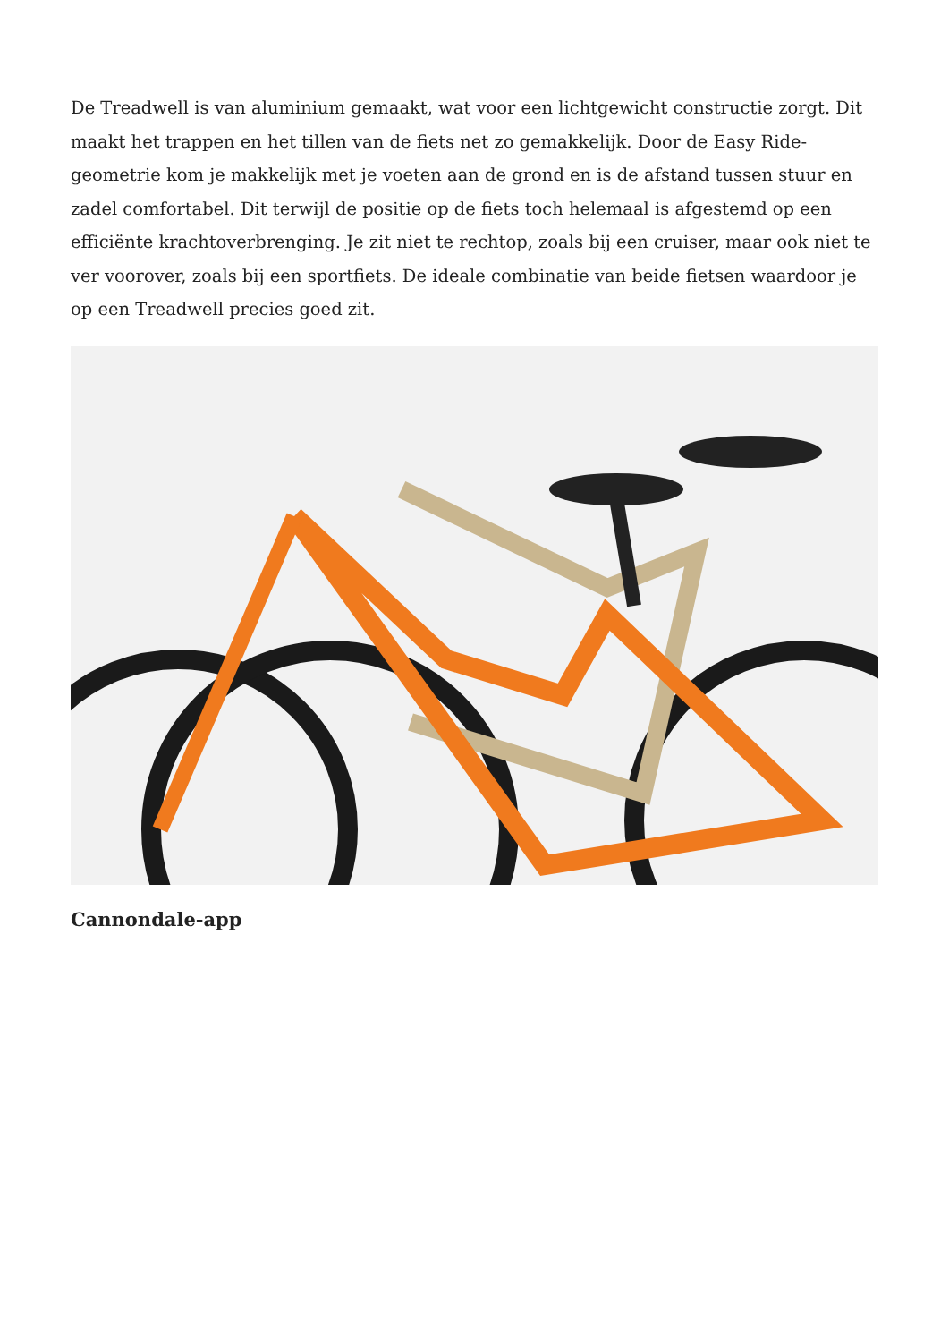De Treadwell is van aluminium gemaakt, wat voor een lichtgewicht constructie zorgt. Dit maakt het trappen en het tillen van de fiets net zo gemakkelijk. Door de Easy Ride-geometrie kom je makkelijk met je voeten aan de grond en is de afstand tussen stuur en zadel comfortabel. Dit terwijl de positie op de fiets toch helemaal is afgestemd op een efficiënte krachtoverbrenging. Je zit niet te rechtop, zoals bij een cruiser, maar ook niet te ver voorover, zoals bij een sportfiets. De ideale combinatie van beide fietsen waardoor je op een Treadwell precies goed zit.
Cannondale-app